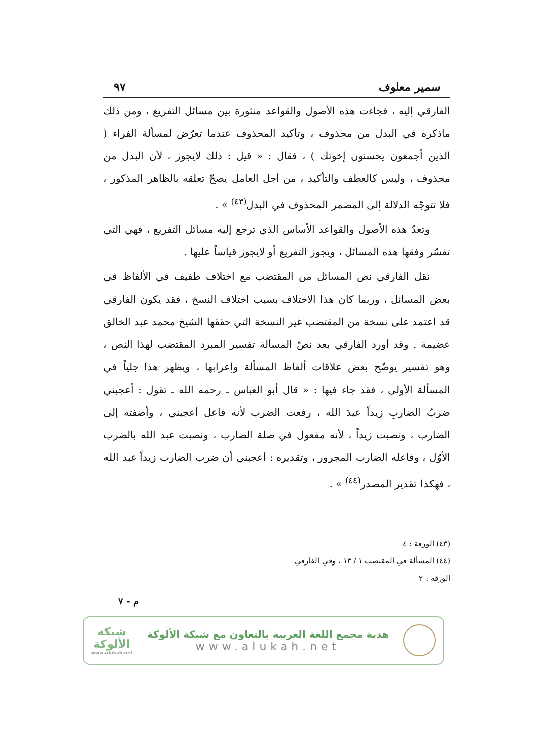سمير معلوف ٩٧
الفارقي إليه ، فجاءت هذه الأصول والقواعد منثورة بين مسائل التفريع ، ومن ذلك ماذكره في البدل من محذوف ، وتأكيد المحذوف عندما تعرّض لمسألة الفراء ( الذين أجمعون يحسنون إخوتك ) ، فقال : « قيل : ذلك لايجوز ، لأن البدل من محذوف ، وليس كالعطف والتأكيد ، من أجل العامل يصحّ تعلقه بالظاهر المذكور ، فلا تتوجّه الدلالة إلى المضمر المحذوف في البدل<sup>(٤٣)</sup> » .
وتعدّ هذه الأصول والقواعد الأساس الذي ترجع إليه مسائل التفريع ، فهي التي تفسّر وفقها هذه المسائل ، ويجوز التفريع أو لايجوز قياساً عليها .
نقل الفارقي نص المسائل من المقتضب مع اختلاف طفيف في الألفاظ في بعض المسائل ، وربما كان هذا الاختلاف بسبب اختلاف النسخ ، فقد يكون الفارقي قد اعتمد على نسخة من المقتضب غير النسخة التي حققها الشيخ محمد عبد الخالق عضيمة . وقد أورد الفارقي بعد نصّ المسألة تفسير المبرد المقتضب لهذا النص ، وهو تفسير يوضّح بعض علاقات ألفاظ المسألة وإعرابها ، ويظهر هذا جلياً في المسألة الأولى ، فقد جاء فيها : « قال أبو العباس ـ رحمه الله ـ تقول : أعجبني ضربُ الضاربِ زيداً عبدَ الله ، رفعت الضرب لأنه فاعل أعجبني ، وأضفته إلى الضارب ، ونصبت زيداً ، لأنه مفعول في صلة الضارب ، ونصبت عبد الله بالضرب الأوّل ، وفاعله الضارب المجرور ، وتقديره : أعجبني أن ضرب الضارب زيداً عبد الله ، فهكذا تقدير المصدر<sup>(٤٤)</sup> » .
(٤٣) الورقة : ٤
(٤٤) المسألة في المقتضب ١ / ١٣ ، وفي الفارقي الورقة : ٢
م - ٧
هدية مجمع اللغة العربية بالتعاون مع شبكة الألوكة
www.alukah.net
شبكة
الألوكة
www.alukah.net